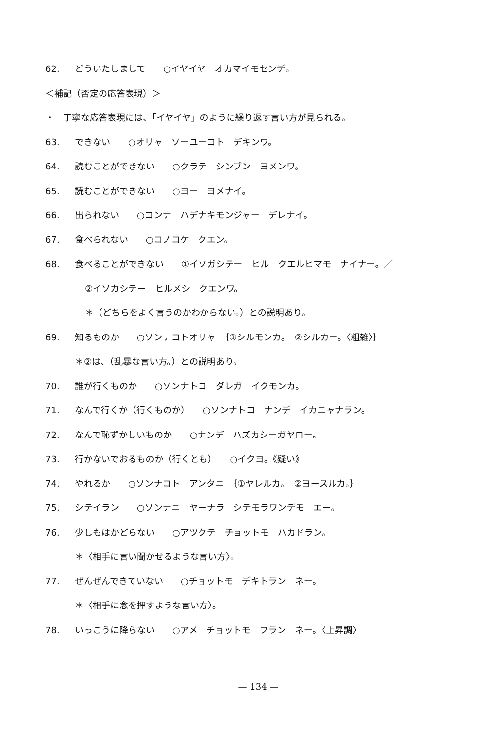62. どういたしまして　　○イヤイヤ　オカマイモセンデ。
＜補記（否定の応答表現）＞
・　丁寧な応答表現には、「イヤイヤ」のように繰り返す言い方が見られる。
63. できない　　○オリャ　ソーユーコト　デキンワ。
64. 読むことができない　　○クラテ　シンブン　ヨメンワ。
65. 読むことができない　　○ヨー　ヨメナイ。
66. 出られない　　○コンナ　ハデナキモンジャー　デレナイ。
67. 食べられない　　○コノコケ　クエン。
68. 食べることができない　　①イソガシテー　ヒル　クエルヒマモ　ナイナー。／
②イソカシテー　ヒルメシ　クエンワ。
＊（どちらをよく言うのかわからない。）との説明あり。
69. 知るものか　　○ソンナコトオリャ　｛①シルモンカ。　②シルカー。〈粗雑〉｝
＊②は、（乱暴な言い方。）との説明あり。
70. 誰が行くものか　　○ソンナトコ　ダレガ　イクモンカ。
71. なんで行くか（行くものか）　　○ソンナトコ　ナンデ　イカニャナラン。
72. なんで恥ずかしいものか　　○ナンデ　ハズカシーガヤロー。
73. 行かないでおるものか（行くとも）　　○イクヨ。《疑い》
74. やれるか　　○ソンナコト　アンタニ　｛①ヤレルカ。　②ヨースルカ。｝
75. シテイラン　　○ソンナニ　ヤーナラ　シテモラワンデモ　エー。
76. 少しもはかどらない　　○アツクテ　チョットモ　ハカドラン。
＊〈相手に言い聞かせるような言い方〉。
77. ぜんぜんできていない　　○チョットモ　デキトラン　ネー。
＊〈相手に念を押すような言い方〉。
78. いっこうに降らない　　○アメ　チョットモ　フラン　ネー。〈上昇調〉
— 134 —